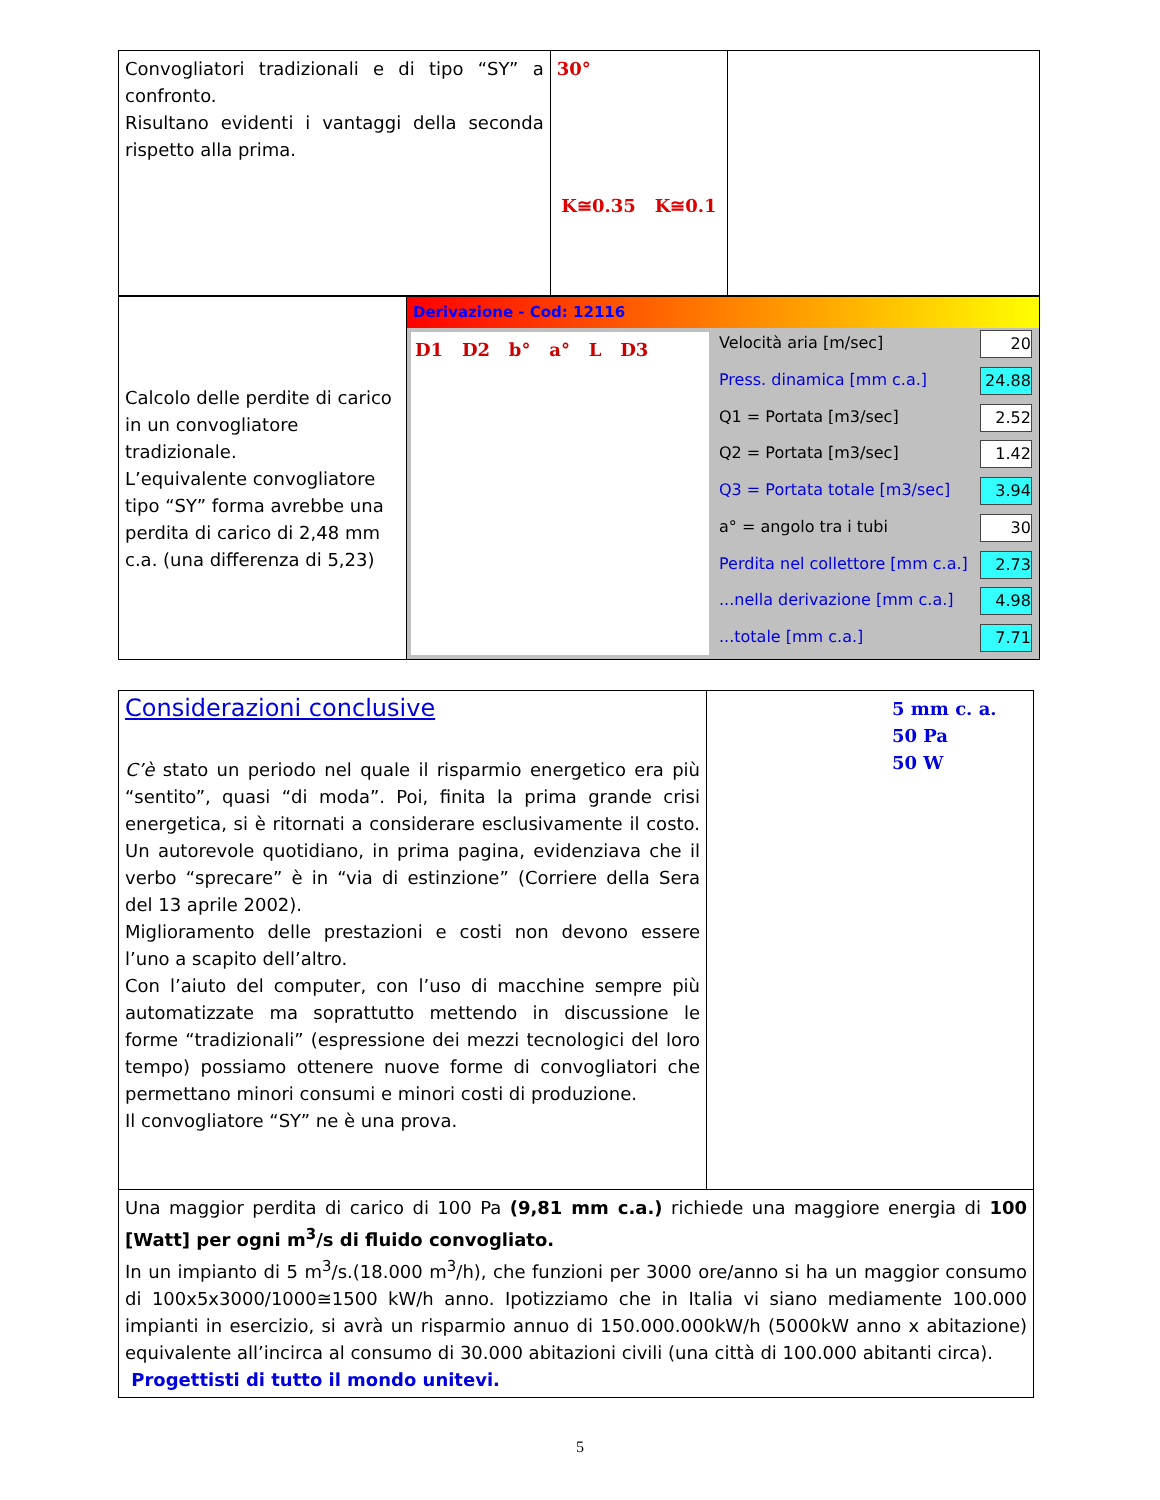| Convogliatori tradizionali e di tipo “SY” a confronto. Risultano evidenti i vantaggi della seconda rispetto alla prima. | 30° K≅0.35 K≅0.1 | |
| Calcolo delle perdite di carico in un convogliatore tradizionale. L’equivalente convogliatore tipo “SY” forma avrebbe una perdita di carico di 2,48 mm c.a. (una differenza di 5,23) | Derivazione - Cod: 12116 D1 D2 b° a° L D3 / Velocità aria [m/sec] / 20 / / Press. dinamica [mm c.a.] / 24.88 / / Q1 = Portata [m3/sec] / 2.52 / / Q2 = Portata [m3/sec] / 1.42 / / Q3 = Portata totale [m3/sec] / 3.94 / / a° = angolo tra i tubi / 30 / / Perdita nel collettore [mm c.a.] / 2.73 / / ...nella derivazione [mm c.a.] / 4.98 / / ...totale [mm c.a.] / 7.71 / |
| Considerazioni conclusive C’è stato un periodo nel quale il risparmio energetico era più “sentito”, quasi “di moda”. Poi, finita la prima grande crisi energetica, si è ritornati a considerare esclusivamente il costo. Un autorevole quotidiano, in prima pagina, evidenziava che il verbo “sprecare” è in “via di estinzione” (Corriere della Sera del 13 aprile 2002). Miglioramento delle prestazioni e costi non devono essere l’uno a scapito dell’altro. Con l’aiuto del computer, con l’uso di macchine sempre più automatizzate ma soprattutto mettendo in discussione le forme “tradizionali” (espressione dei mezzi tecnologici del loro tempo) possiamo ottenere nuove forme di convogliatori che permettano minori consumi e minori costi di produzione. Il convogliatore “SY” ne è una prova. | 5 mm c. a. 50 Pa 50 W |
| Una maggior perdita di carico di 100 Pa (9,81 mm c.a.) richiede una maggiore energia di 100 [Watt] per ogni m<sup>3</sup>/s di fluido convogliato. In un impianto di 5 m<sup>3</sup>/s.(18.000 m<sup>3</sup>/h), che funzioni per 3000 ore/anno si ha un maggior consumo di 100x5x3000/1000≅1500 kW/h anno. Ipotizziamo che in Italia vi siano mediamente 100.000 impianti in esercizio, si avrà un risparmio annuo di 150.000.000kW/h (5000kW anno x abitazione) equivalente all’incirca al consumo di 30.000 abitazioni civili (una città di 100.000 abitanti circa). Progettisti di tutto il mondo unitevi. | |
5